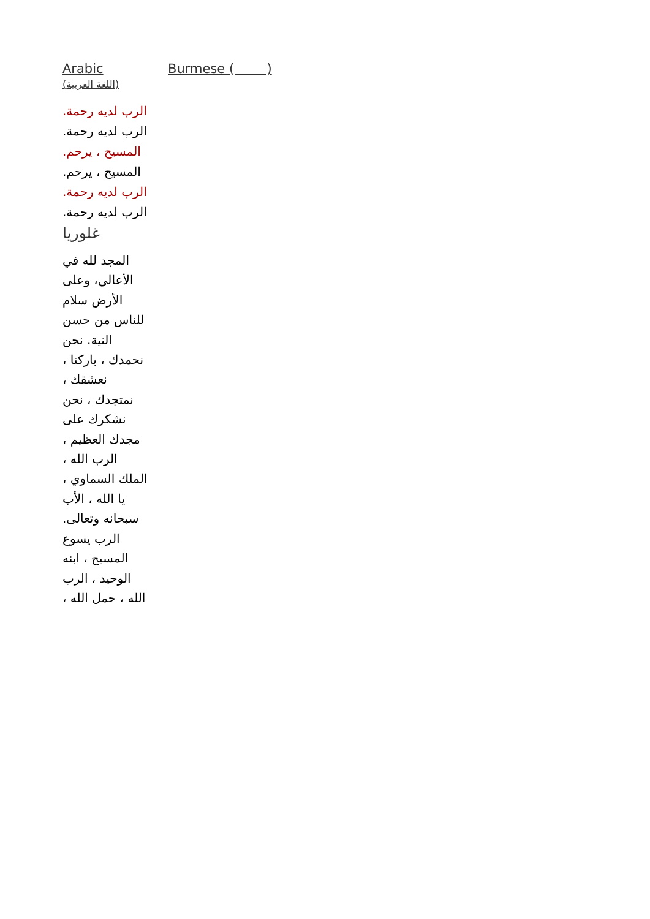Arabic
(اللغة العربية)
Burmese ( )
الرب لديه رحمة.
الرب لديه رحمة.
المسيح ، يرحم.
المسيح ، يرحم.
الرب لديه رحمة.
الرب لديه رحمة.
غلوريا
المجد لله في الأعالي، وعلى الأرض سلام للناس من حسن النية. نحن نحمدك ، باركنا ، نعشقك ، نمتجدك ، نحن نشكرك على مجدك العظيم ، الرب الله ، الملك السماوي ، يا الله ، الأب سبحانه وتعالى. الرب يسوع المسيح ، ابنه الوحيد ، الرب الله ، حمل الله ،